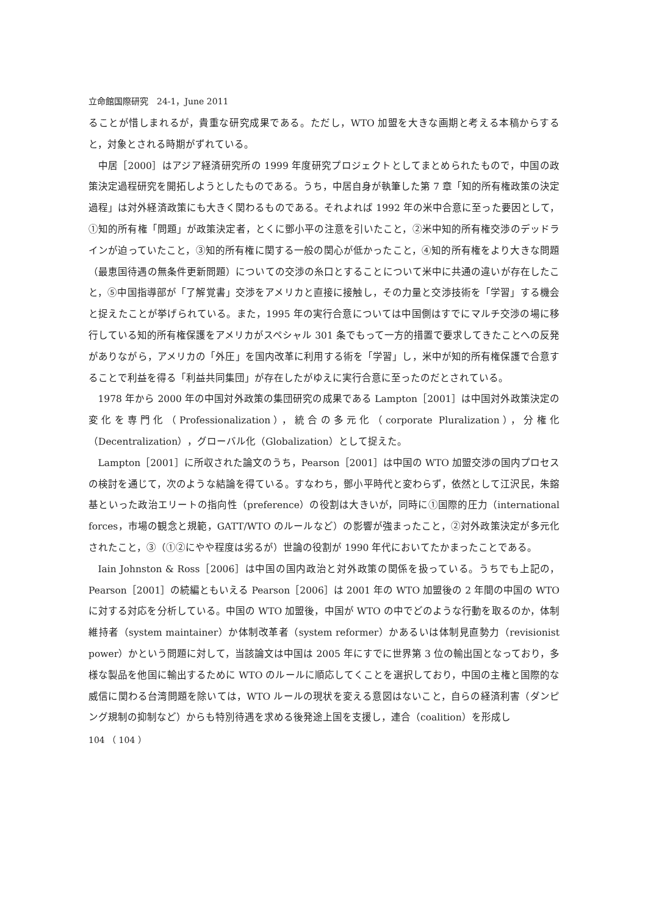立命館国際研究　24-1，June 2011
ることが惜しまれるが，貴重な研究成果である。ただし，WTO 加盟を大きな画期と考える本稿からすると，対象とされる時期がずれている。
中居［2000］はアジア経済研究所の 1999 年度研究プロジェクトとしてまとめられたもので，中国の政策決定過程研究を開拓しようとしたものである。うち，中居自身が執筆した第 7 章「知的所有権政策の決定過程」は対外経済政策にも大きく関わるものである。それよれば 1992 年の米中合意に至った要因として，①知的所有権「問題」が政策決定者，とくに鄧小平の注意を引いたこと，②米中知的所有権交渉のデッドラインが迫っていたこと，③知的所有権に関する一般の関心が低かったこと，④知的所有権をより大きな問題（最恵国待遇の無条件更新問題）についての交渉の糸口とすることについて米中に共通の違いが存在したこと，⑤中国指導部が「了解覚書」交渉をアメリカと直接に接触し，その力量と交渉技術を「学習」する機会と捉えたことが挙げられている。また，1995 年の実行合意については中国側はすでにマルチ交渉の場に移行している知的所有権保護をアメリカがスペシャル 301 条でもって一方的措置で要求してきたことへの反発がありながら，アメリカの「外圧」を国内改革に利用する術を「学習」し，米中が知的所有権保護で合意することで利益を得る「利益共同集団」が存在したがゆえに実行合意に至ったのだとされている。
1978 年から 2000 年の中国対外政策の集団研究の成果である Lampton［2001］は中国対外政策決定の変化を専門化（Professionalization），統合の多元化（corporate Pluralization），分権化（Decentralization），グローバル化（Globalization）として捉えた。
Lampton［2001］に所収された論文のうち，Pearson［2001］は中国の WTO 加盟交渉の国内プロセスの検討を通じて，次のような結論を得ている。すなわち，鄧小平時代と変わらず，依然として江沢民，朱鎔基といった政治エリートの指向性（preference）の役割は大きいが，同時に①国際的圧力（international forces，市場の観念と規範，GATT/WTO のルールなど）の影響が強まったこと，②対外政策決定が多元化されたこと，③（①②にやや程度は劣るが）世論の役割が 1990 年代においてたかまったことである。
Iain Johnston & Ross［2006］は中国の国内政治と対外政策の関係を扱っている。うちでも上記の，Pearson［2001］の続編ともいえる Pearson［2006］は 2001 年の WTO 加盟後の 2 年間の中国の WTO に対する対応を分析している。中国の WTO 加盟後，中国が WTO の中でどのような行動を取るのか，体制維持者（system maintainer）か体制改革者（system reformer）かあるいは体制見直勢力（revisionist power）かという問題に対して，当該論文は中国は 2005 年にすでに世界第 3 位の輸出国となっており，多様な製品を他国に輸出するために WTO のルールに順応してくことを選択しており，中国の主権と国際的な威信に関わる台湾問題を除いては，WTO ルールの現状を変える意図はないこと，自らの経済利害（ダンピング規制の抑制など）からも特別待遇を求める後発途上国を支援し，連合（coalition）を形成し
104 （ 104 ）